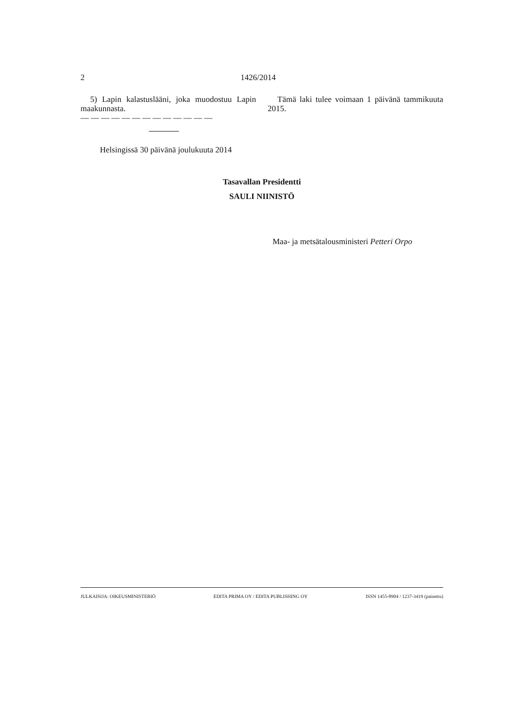2 1426/2014
5) Lapin kalastuslääni, joka muodostuu Lapin maakunnasta.
— — — — — — — — — — — — —
Tämä laki tulee voimaan 1 päivänä tammikuuta 2015.
Helsingissä 30 päivänä joulukuuta 2014
Tasavallan Presidentti
SAULI NIINISTÖ
Maa- ja metsätalousministeri Petteri Orpo
JULKAISIJA: OIKEUSMINISTERIÖ EDITA PRIMA OY / EDITA PUBLISHING OY ISSN 1455-8904 / 1237-3419 (painettu)